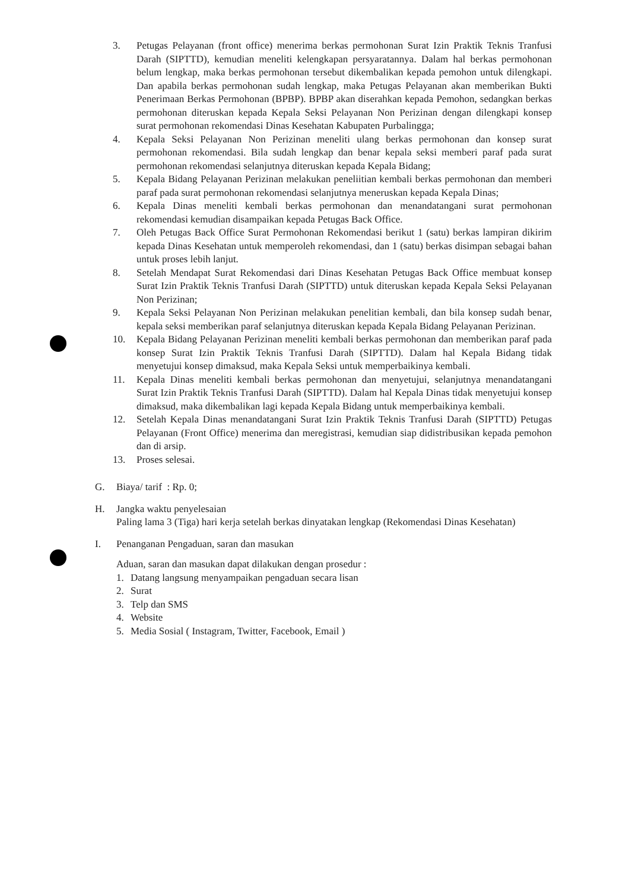3. Petugas Pelayanan (front office) menerima berkas permohonan Surat Izin Praktik Teknis Tranfusi Darah (SIPTTD), kemudian meneliti kelengkapan persyaratannya. Dalam hal berkas permohonan belum lengkap, maka berkas permohonan tersebut dikembalikan kepada pemohon untuk dilengkapi. Dan apabila berkas permohonan sudah lengkap, maka Petugas Pelayanan akan memberikan Bukti Penerimaan Berkas Permohonan (BPBP). BPBP akan diserahkan kepada Pemohon, sedangkan berkas permohonan diteruskan kepada Kepala Seksi Pelayanan Non Perizinan dengan dilengkapi konsep surat permohonan rekomendasi Dinas Kesehatan Kabupaten Purbalingga;
4. Kepala Seksi Pelayanan Non Perizinan meneliti ulang berkas permohonan dan konsep surat permohonan rekomendasi. Bila sudah lengkap dan benar kepala seksi memberi paraf pada surat permohonan rekomendasi selanjutnya diteruskan kepada Kepala Bidang;
5. Kepala Bidang Pelayanan Perizinan melakukan peneliitian kembali berkas permohonan dan memberi paraf pada surat permohonan rekomendasi selanjutnya meneruskan kepada Kepala Dinas;
6. Kepala Dinas meneliti kembali berkas permohonan dan menandatangani surat permohonan rekomendasi kemudian disampaikan kepada Petugas Back Office.
7. Oleh Petugas Back Office Surat Permohonan Rekomendasi berikut 1 (satu) berkas lampiran dikirim kepada Dinas Kesehatan untuk memperoleh rekomendasi, dan 1 (satu) berkas disimpan sebagai bahan untuk proses lebih lanjut.
8. Setelah Mendapat Surat Rekomendasi dari Dinas Kesehatan Petugas Back Office membuat konsep Surat Izin Praktik Teknis Tranfusi Darah (SIPTTD) untuk diteruskan kepada Kepala Seksi Pelayanan Non Perizinan;
9. Kepala Seksi Pelayanan Non Perizinan melakukan penelitian kembali, dan bila konsep sudah benar, kepala seksi memberikan paraf selanjutnya diteruskan kepada Kepala Bidang Pelayanan Perizinan.
10. Kepala Bidang Pelayanan Perizinan meneliti kembali berkas permohonan dan memberikan paraf pada konsep Surat Izin Praktik Teknis Tranfusi Darah (SIPTTD). Dalam hal Kepala Bidang tidak menyetujui konsep dimaksud, maka Kepala Seksi untuk memperbaikinya kembali.
11. Kepala Dinas meneliti kembali berkas permohonan dan menyetujui, selanjutnya menandatangani Surat Izin Praktik Teknis Tranfusi Darah (SIPTTD). Dalam hal Kepala Dinas tidak menyetujui konsep dimaksud, maka dikembalikan lagi kepada Kepala Bidang untuk memperbaikinya kembali.
12. Setelah Kepala Dinas menandatangani Surat Izin Praktik Teknis Tranfusi Darah (SIPTTD) Petugas Pelayanan (Front Office) menerima dan meregistrasi, kemudian siap didistribusikan kepada pemohon dan di arsip.
13. Proses selesai.
G. Biaya/ tarif : Rp. 0;
H. Jangka waktu penyelesaian
Paling lama 3 (Tiga) hari kerja setelah berkas dinyatakan lengkap (Rekomendasi Dinas Kesehatan)
I. Penanganan Pengaduan, saran dan masukan
Aduan, saran dan masukan dapat dilakukan dengan prosedur :
1. Datang langsung menyampaikan pengaduan secara lisan
2. Surat
3. Telp dan SMS
4. Website
5. Media Sosial ( Instagram, Twitter, Facebook, Email )